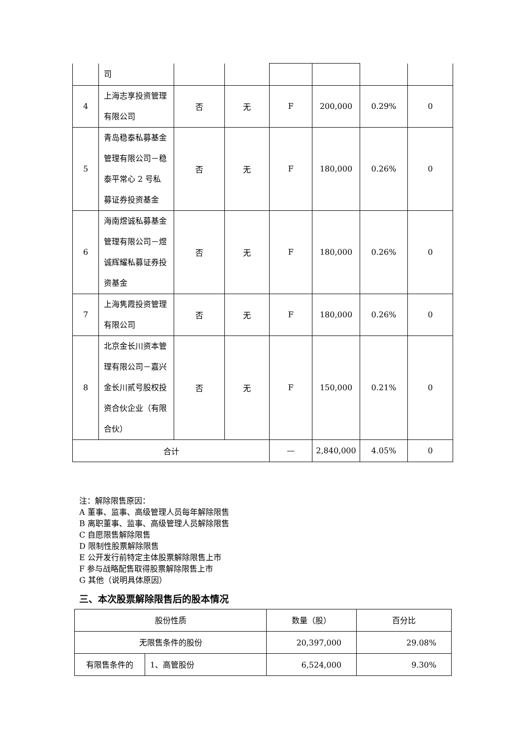| | 司 | | | | | | |
| 4 | 上海志享投资管理有限公司 | 否 | 无 | F | 200,000 | 0.29% | 0 |
| 5 | 青岛稳泰私募基金管理有限公司－稳泰平常心 2 号私募证券投资基金 | 否 | 无 | F | 180,000 | 0.26% | 0 |
| 6 | 海南煜诚私募基金管理有限公司－煜诚辉耀私募证券投资基金 | 否 | 无 | F | 180,000 | 0.26% | 0 |
| 7 | 上海隽霞投资管理有限公司 | 否 | 无 | F | 180,000 | 0.26% | 0 |
| 8 | 北京金长川资本管理有限公司－嘉兴金长川贰号股权投资合伙企业（有限合伙） | 否 | 无 | F | 150,000 | 0.21% | 0 |
| 合计 | | | | — | 2,840,000 | 4.05% | 0 |
注：解除限售原因：
A 董事、监事、高级管理人员每年解除限售
B 离职董事、监事、高级管理人员解除限售
C 自愿限售解除限售
D 限制性股票解除限售
E 公开发行前特定主体股票解除限售上市
F 参与战略配售取得股票解除限售上市
G 其他（说明具体原因）
三、本次股票解除限售后的股本情况
| 股份性质 | | 数量（股） | 百分比 |
| 无限售条件的股份 | | 20,397,000 | 29.08% |
| 有限售条件的 | 1、高管股份 | 6,524,000 | 9.30% |